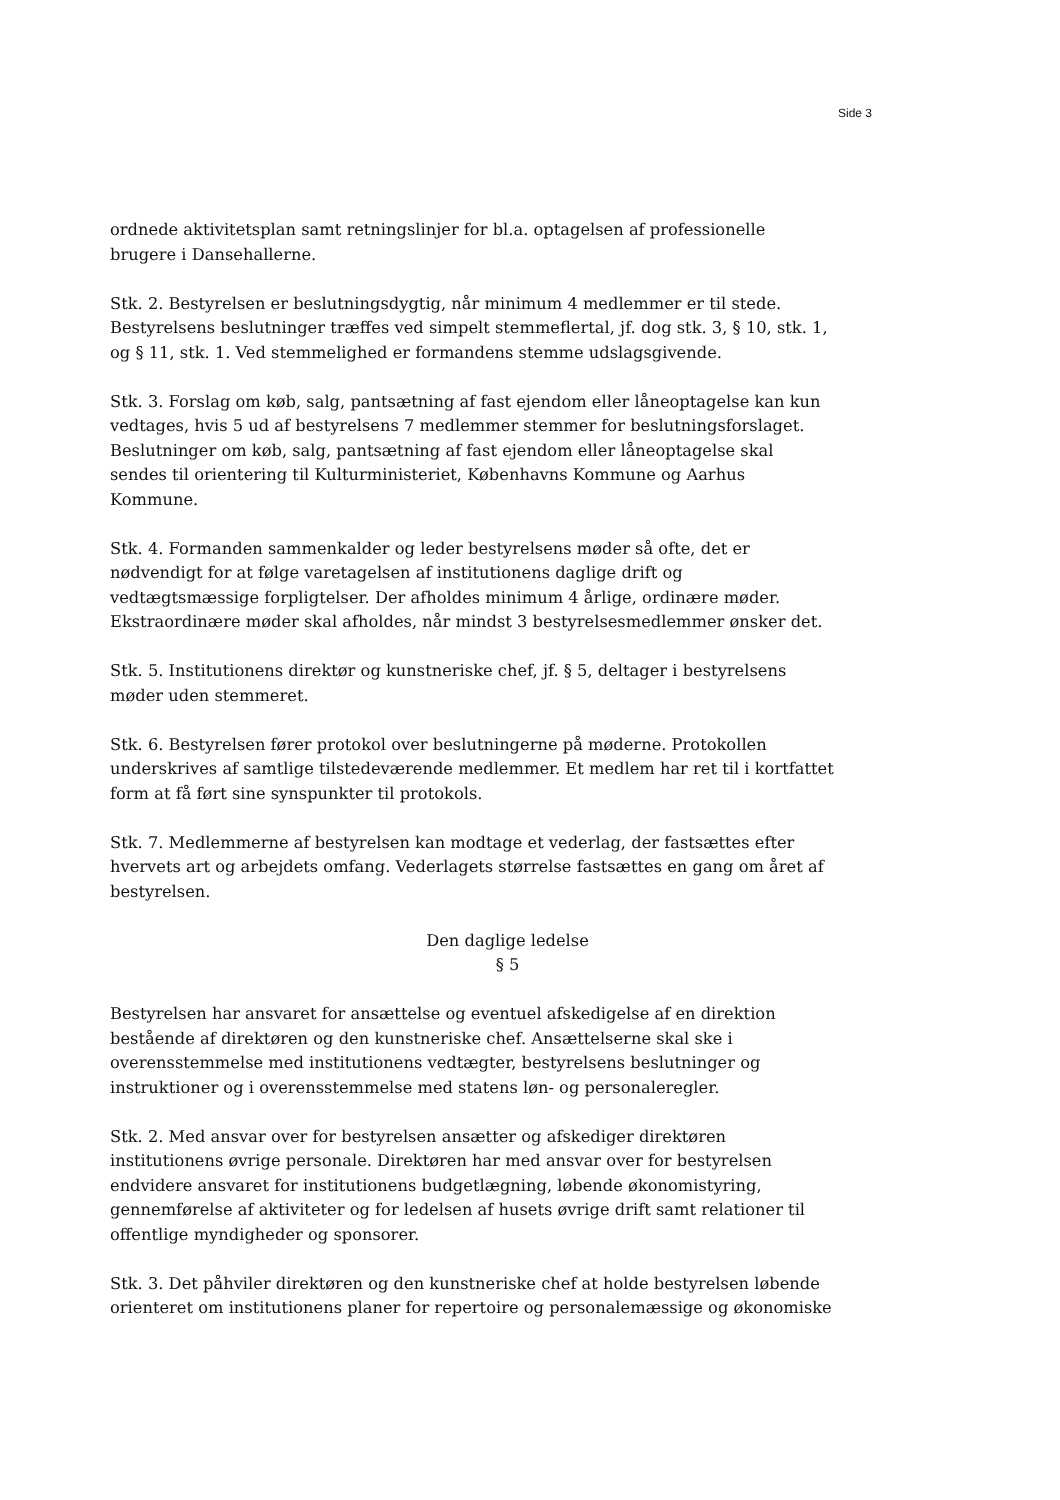Side 3
ordnede aktivitetsplan samt retningslinjer for bl.a. optagelsen af professionelle brugere i Dansehallerne.
Stk. 2. Bestyrelsen er beslutningsdygtig, når minimum 4 medlemmer er til stede. Bestyrelsens beslutninger træffes ved simpelt stemmeflertal, jf. dog stk. 3, § 10, stk. 1, og § 11, stk. 1. Ved stemmelighed er formandens stemme udslagsgivende.
Stk. 3. Forslag om køb, salg, pantsætning af fast ejendom eller låneoptagelse kan kun vedtages, hvis 5 ud af bestyrelsens 7 medlemmer stemmer for beslutningsforslaget. Beslutninger om køb, salg, pantsætning af fast ejendom eller låneoptagelse skal sendes til orientering til Kulturministeriet, Københavns Kommune og Aarhus Kommune.
Stk. 4. Formanden sammenkalder og leder bestyrelsens møder så ofte, det er nødvendigt for at følge varetagelsen af institutionens daglige drift og vedtægtsmæssige forpligtelser. Der afholdes minimum 4 årlige, ordinære møder. Ekstraordinære møder skal afholdes, når mindst 3 bestyrelsesmedlemmer ønsker det.
Stk. 5. Institutionens direktør og kunstneriske chef, jf. § 5, deltager i bestyrelsens møder uden stemmeret.
Stk. 6. Bestyrelsen fører protokol over beslutningerne på møderne. Protokollen underskrives af samtlige tilstedeværende medlemmer. Et medlem har ret til i kortfattet form at få ført sine synspunkter til protokols.
Stk. 7. Medlemmerne af bestyrelsen kan modtage et vederlag, der fastsættes efter hvervets art og arbejdets omfang. Vederlagets størrelse fastsættes en gang om året af bestyrelsen.
Den daglige ledelse
§ 5
Bestyrelsen har ansvaret for ansættelse og eventuel afskedigelse af en direktion bestående af direktøren og den kunstneriske chef. Ansættelserne skal ske i overensstemmelse med institutionens vedtægter, bestyrelsens beslutninger og instruktioner og i overensstemmelse med statens løn- og personaleregler.
Stk. 2. Med ansvar over for bestyrelsen ansætter og afskediger direktøren institutionens øvrige personale. Direktøren har med ansvar over for bestyrelsen endvidere ansvaret for institutionens budgetlægning, løbende økonomistyring, gennemførelse af aktiviteter og for ledelsen af husets øvrige drift samt relationer til offentlige myndigheder og sponsorer.
Stk. 3. Det påhviler direktøren og den kunstneriske chef at holde bestyrelsen løbende orienteret om institutionens planer for repertoire og personalemæssige og økonomiske